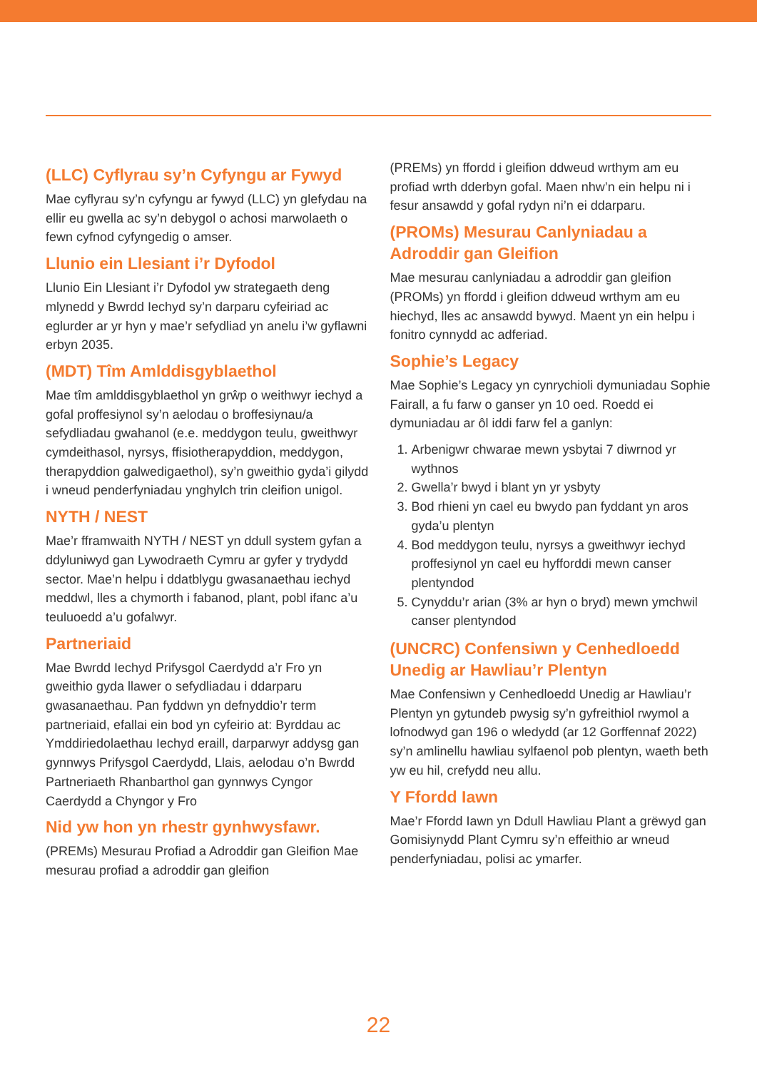(LLC) Cyflyrau sy’n Cyfyngu ar Fywyd
Mae cyflyrau sy’n cyfyngu ar fywyd (LLC) yn glefydau na ellir eu gwella ac sy’n debygol o achosi marwolaeth o fewn cyfnod cyfyngedig o amser.
Llunio ein Llesiant i’r Dyfodol
Llunio Ein Llesiant i’r Dyfodol yw strategaeth deng mlynedd y Bwrdd Iechyd sy’n darparu cyfeiriad ac eglurder ar yr hyn y mae’r sefydliad yn anelu i’w gyflawni erbyn 2035.
(MDT) Tîm Amlddisgyblaethol
Mae tîm amlddisgyblaethol yn grŵp o weithwyr iechyd a gofal proffesiynol sy’n aelodau o broffesiynau/a sefydliadau gwahanol (e.e. meddygon teulu, gweithwyr cymdeithasol, nyrsys, ffisiotherapyddion, meddygon, therapyddion galwedigaethol), sy’n gweithio gyda’i gilydd i wneud penderfyniadau ynghylch trin cleifion unigol.
NYTH / NEST
Mae’r fframwaith NYTH / NEST yn ddull system gyfan a ddyluniwyd gan Lywodraeth Cymru ar gyfer y trydydd sector. Mae’n helpu i ddatblygu gwasanaethau iechyd meddwl, lles a chymorth i fabanod, plant, pobl ifanc a’u teuluoedd a’u gofalwyr.
Partneriaid
Mae Bwrdd Iechyd Prifysgol Caerdydd a’r Fro yn gweithio gyda llawer o sefydliadau i ddarparu gwasanaethau. Pan fyddwn yn defnyddio’r term partneriaid, efallai ein bod yn cyfeirio at: Byrddau ac Ymddiriedolaethau Iechyd eraill, darparwyr addysg gan gynnwys Prifysgol Caerdydd, Llais, aelodau o’n Bwrdd Partneriaeth Rhanbarthol gan gynnwys Cyngor Caerdydd a Chyngor y Fro
Nid yw hon yn rhestr gynhwysfawr.
(PREMs) Mesurau Profiad a Adroddir gan Gleifion Mae mesurau profiad a adroddir gan gleifion
(PREMs) yn ffordd i gleifion ddweud wrthym am eu profiad wrth dderbyn gofal. Maen nhw’n ein helpu ni i fesur ansawdd y gofal rydyn ni’n ei ddarparu.
(PROMs) Mesurau Canlyniadau a Adroddir gan Gleifion
Mae mesurau canlyniadau a adroddir gan gleifion (PROMs) yn ffordd i gleifion ddweud wrthym am eu hiechyd, lles ac ansawdd bywyd. Maent yn ein helpu i fonitro cynnydd ac adferiad.
Sophie’s Legacy
Mae Sophie’s Legacy yn cynrychioli dymuniadau Sophie Fairall, a fu farw o ganser yn 10 oed. Roedd ei dymuniadau ar ôl iddi farw fel a ganlyn:
1. Arbenigwr chwarae mewn ysbytai 7 diwrnod yr wythnos
2. Gwella’r bwyd i blant yn yr ysbyty
3. Bod rhieni yn cael eu bwydo pan fyddant yn aros gyda’u plentyn
4. Bod meddygon teulu, nyrsys a gweithwyr iechyd proffesiynol yn cael eu hyfforddi mewn canser plentyndod
5. Cynyddu’r arian (3% ar hyn o bryd) mewn ymchwil canser plentyndod
(UNCRC) Confensiwn y Cenhedloedd Unedig ar Hawliau’r Plentyn
Mae Confensiwn y Cenhedloedd Unedig ar Hawliau’r Plentyn yn gytundeb pwysig sy’n gyfreithiol rwymol a lofnodwyd gan 196 o wledydd (ar 12 Gorffennaf 2022) sy’n amlinellu hawliau sylfaenol pob plentyn, waeth beth yw eu hil, crefydd neu allu.
Y Ffordd Iawn
Mae’r Ffordd Iawn yn Ddull Hawliau Plant a grëwyd gan Gomisiynydd Plant Cymru sy’n effeithio ar wneud penderfyniadau, polisi ac ymarfer.
22